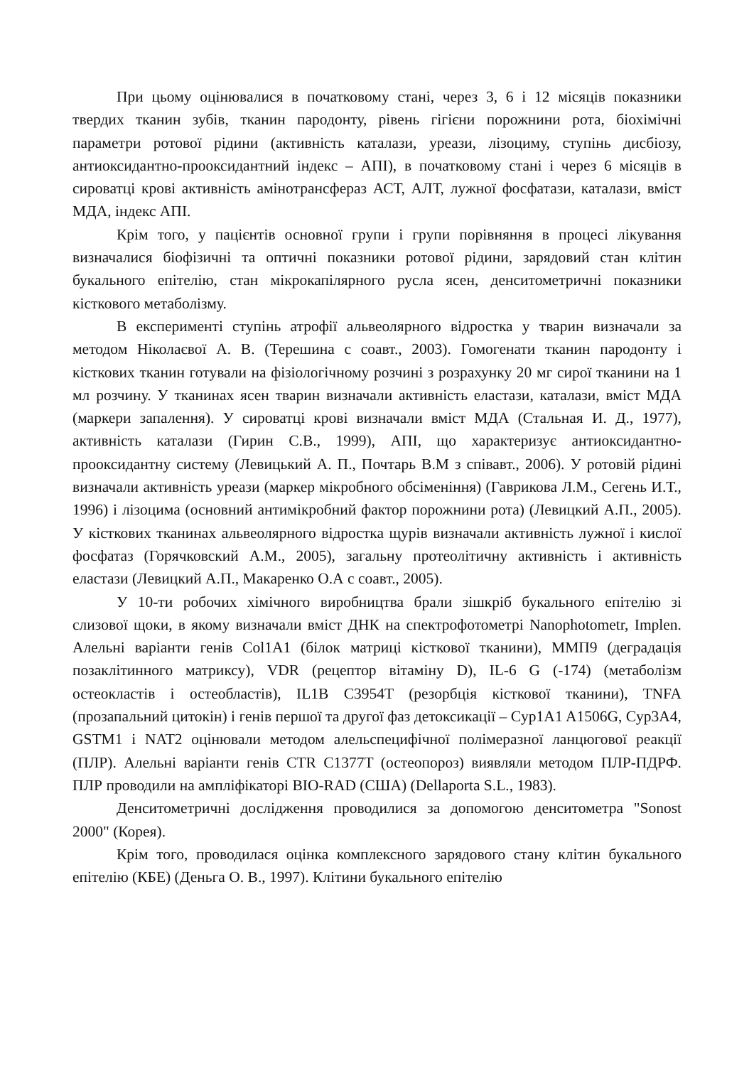При цьому оцінювалися в початковому стані, через 3, 6 і 12 місяців показники твердих тканин зубів, тканин пародонту, рівень гігієни порожнини рота, біохімічні параметри ротової рідини (активність каталази, уреази, лізоциму, ступінь дисбіозу, антиоксидантно-прооксидантний індекс – АПІ), в початковому стані і через 6 місяців в сироватці крові активність амінотрансфераз АСТ, АЛТ, лужної фосфатази, каталази, вміст МДА, індекс АПІ.
Крім того, у пацієнтів основної групи і групи порівняння в процесі лікування визначалися біофізичні та оптичні показники ротової рідини, зарядовий стан клітин букального епітелію, стан мікрокапілярного русла ясен, денситометричні показники кісткового метаболізму.
В експерименті ступінь атрофії альвеолярного відростка у тварин визначали за методом Ніколаєвої А. В. (Терешина с соавт., 2003). Гомогенати тканин пародонту і кісткових тканин готували на фізіологічному розчині з розрахунку 20 мг сирої тканини на 1 мл розчину. У тканинах ясен тварин визначали активність еластази, каталази, вміст МДА (маркери запалення). У сироватці крові визначали вміст МДА (Стальная И. Д., 1977), активність каталази (Гирин С.В., 1999), АПІ, що характеризує антиоксидантно-прооксидантну систему (Левицький А. П., Почтарь В.М з співавт., 2006). У ротовій рідині визначали активність уреази (маркер мікробного обсіменіння) (Гаврикова Л.М., Сегень И.Т., 1996) і лізоцима (основний антимікробний фактор порожнини рота) (Левицкий А.П., 2005). У кісткових тканинах альвеолярного відростка щурів визначали активність лужної і кислої фосфатаз (Горячковский А.М., 2005), загальну протеолітичну активність і активність еластази (Левицкий А.П., Макаренко О.А с соавт., 2005).
У 10-ти робочих хімічного виробництва брали зішкріб букального епітелію зі слизової щоки, в якому визначали вміст ДНК на спектрофотометрі Nanophotometr, Implen. Алельні варіанти генів Col1A1 (білок матриці кісткової тканини), ММП9 (деградація позаклітинного матриксу), VDR (рецептор вітаміну D), IL-6 G (-174) (метаболізм остеокластів і остеобластів), IL1B C3954T (резорбція кісткової тканини), TNFA (прозапальний цитокін) і генів першої та другої фаз детоксикації – Cyp1A1 A1506G, Cyp3A4, GSTM1 і NAT2 оцінювали методом алельспецифічної полімеразної ланцюгової реакції (ПЛР). Алельні варіанти генів CTR C1377T (остеопороз) виявляли методом ПЛР-ПДРФ. ПЛР проводили на ампліфікаторі BIO-RAD (США) (Dellaporta S.L., 1983).
Денситометричні дослідження проводилися за допомогою денситометра "Sonost 2000" (Корея).
Крім того, проводилася оцінка комплексного зарядового стану клітин букального епітелію (КБЕ) (Деньга О. В., 1997). Клітини букального епітелію